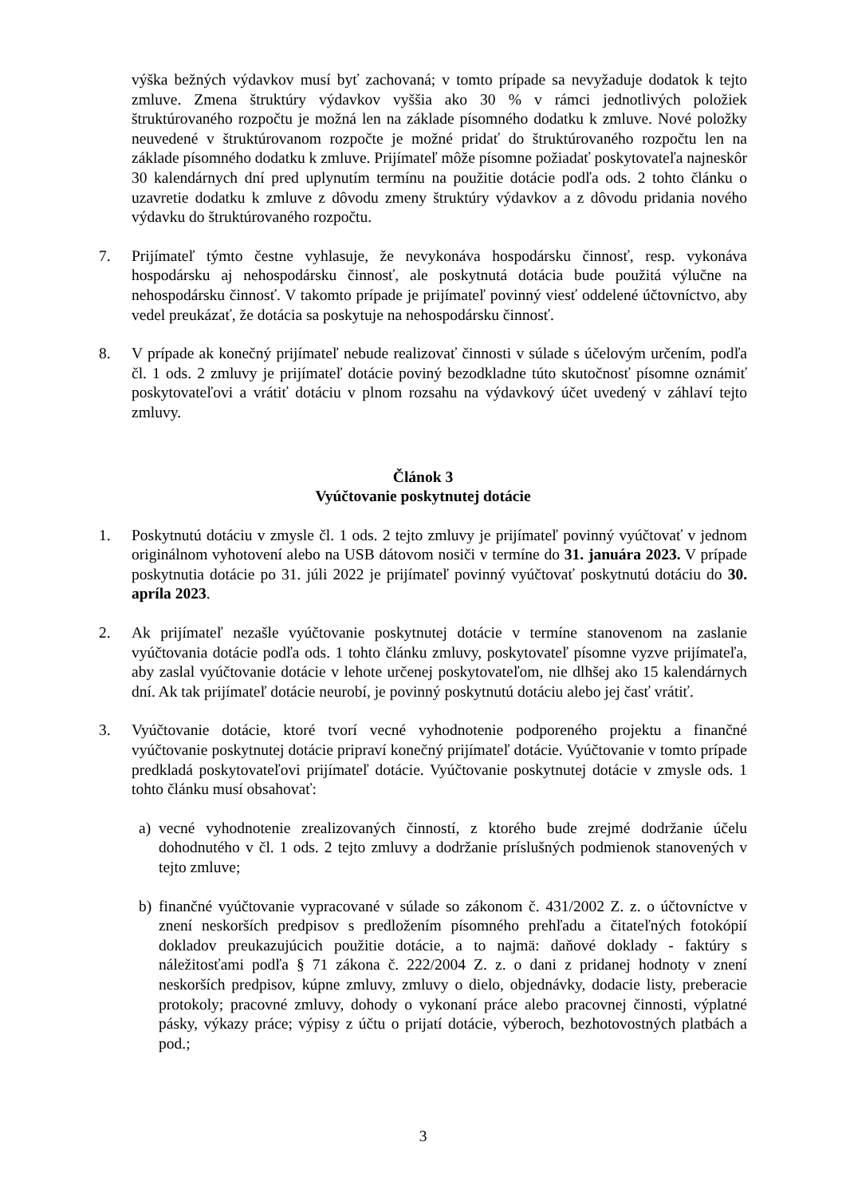výška bežných výdavkov musí byť zachovaná; v tomto prípade sa nevyžaduje dodatok k tejto zmluve. Zmena štruktúry výdavkov vyššia ako 30 % v rámci jednotlivých položiek štruktúrovaného rozpočtu je možná len na základe písomného dodatku k zmluve. Nové položky neuvedené v štruktúrovanom rozpočte je možné pridať do štruktúrovaného rozpočtu len na základe písomného dodatku k zmluve. Prijímateľ môže písomne požiadať poskytovateľa najneskôr 30 kalendárnych dní pred uplynutím termínu na použitie dotácie podľa ods. 2 tohto článku o uzavretie dodatku k zmluve z dôvodu zmeny štruktúry výdavkov a z dôvodu pridania nového výdavku do štruktúrovaného rozpočtu.
7. Prijímateľ týmto čestne vyhlasuje, že nevykonáva hospodársku činnosť, resp. vykonáva hospodársku aj nehospodársku činnosť, ale poskytnutá dotácia bude použitá výlučne na nehospodársku činnosť. V takomto prípade je prijímateľ povinný viesť oddelené účtovníctvo, aby vedel preukázať, že dotácia sa poskytuje na nehospodársku činnosť.
8. V prípade ak konečný prijímateľ nebude realizovať činnosti v súlade s účelovým určením, podľa čl. 1 ods. 2 zmluvy je prijímateľ dotácie poviný bezodkladne túto skutočnosť písomne oznámiť poskytovateľovi a vrátiť dotáciu v plnom rozsahu na výdavkový účet uvedený v záhlaví tejto zmluvy.
Článok 3
Vyúčtovanie poskytnutej dotácie
1. Poskytnutú dotáciu v zmysle čl. 1 ods. 2 tejto zmluvy je prijímateľ povinný vyúčtovať v jednom originálnom vyhotovení alebo na USB dátovom nosiči v termíne do 31. januára 2023. V prípade poskytnutia dotácie po 31. júli 2022 je prijímateľ povinný vyúčtovať poskytnutú dotáciu do 30. apríla 2023.
2. Ak prijímateľ nezašle vyúčtovanie poskytnutej dotácie v termíne stanovenom na zaslanie vyúčtovania dotácie podľa ods. 1 tohto článku zmluvy, poskytovateľ písomne vyzve prijímateľa, aby zaslal vyúčtovanie dotácie v lehote určenej poskytovateľom, nie dlhšej ako 15 kalendárnych dní. Ak tak prijímateľ dotácie neurobí, je povinný poskytnutú dotáciu alebo jej časť vrátiť.
3. Vyúčtovanie dotácie, ktoré tvorí vecné vyhodnotenie podporeného projektu a finančné vyúčtovanie poskytnutej dotácie pripraví konečný prijímateľ dotácie. Vyúčtovanie v tomto prípade predkladá poskytovateľovi prijímateľ dotácie. Vyúčtovanie poskytnutej dotácie v zmysle ods. 1 tohto článku musí obsahovať:
a) vecné vyhodnotenie zrealizovaných činností, z ktorého bude zrejmé dodržanie účelu dohodnutého v čl. 1 ods. 2 tejto zmluvy a dodržanie príslušných podmienok stanovených v tejto zmluve;
b) finančné vyúčtovanie vypracované v súlade so zákonom č. 431/2002 Z. z. o účtovníctve v znení neskorších predpisov s predložením písomného prehľadu a čitateľných fotokópií dokladov preukazujúcich použitie dotácie, a to najmä: daňové doklady - faktúry s náležitosťami podľa § 71 zákona č. 222/2004 Z. z. o dani z pridanej hodnoty v znení neskorších predpisov, kúpne zmluvy, zmluvy o dielo, objednávky, dodacie listy, preberacie protokoly; pracovné zmluvy, dohody o vykonaní práce alebo pracovnej činnosti, výplatné pásky, výkazy práce; výpisy z účtu o prijatí dotácie, výberoch, bezhotovostných platbách a pod.;
3